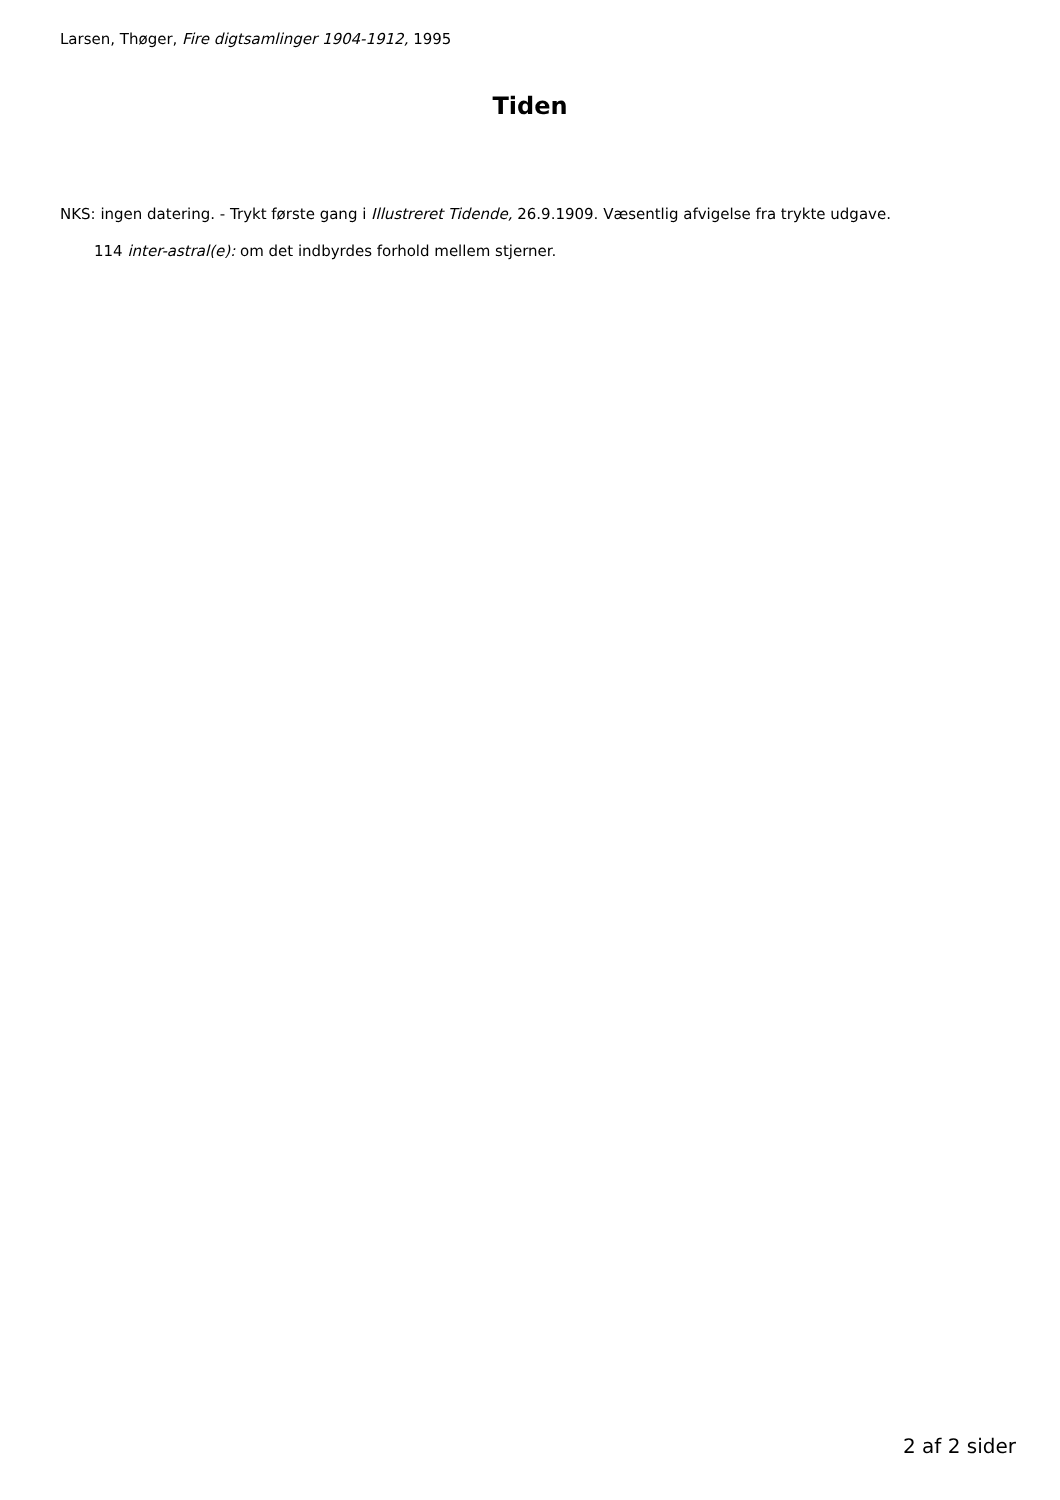Larsen, Thøger, Fire digtsamlinger 1904-1912, 1995
Tiden
NKS: ingen datering. - Trykt første gang i Illustreret Tidende, 26.9.1909. Væsentlig afvigelse fra trykte udgave.
114 inter-astral(e): om det indbyrdes forhold mellem stjerner.
2 af 2 sider